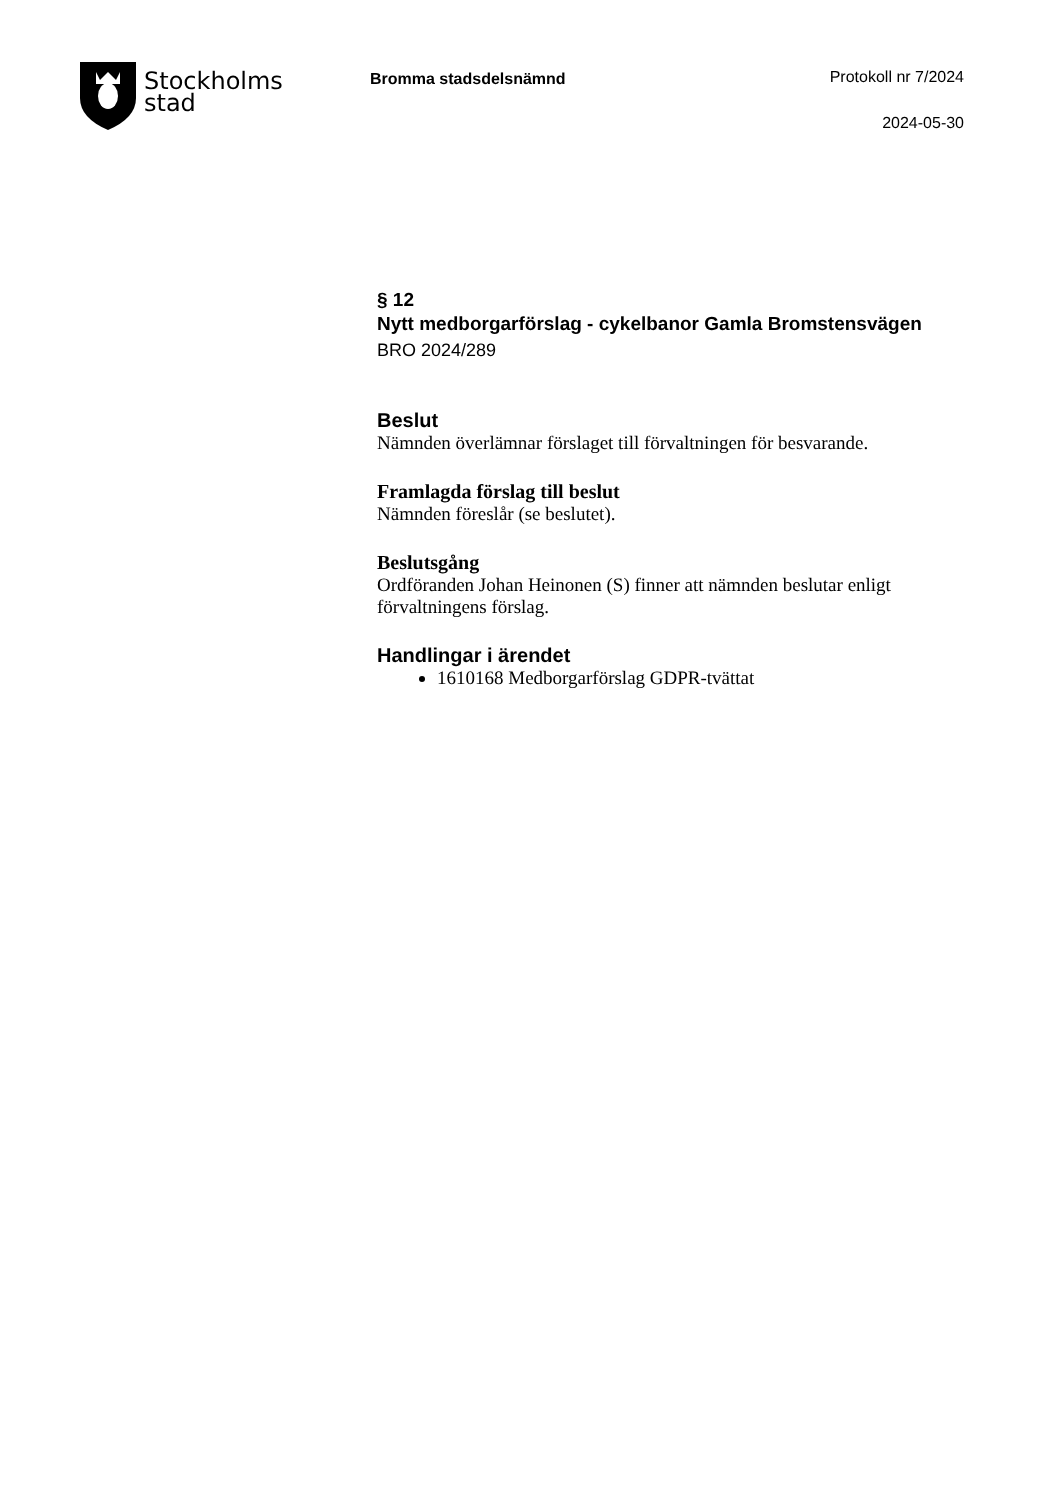Stockholms
stad
Bromma stadsdelsnämnd Protokoll nr 7/2024
2024-05-30
§ 12
Nytt medborgarförslag - cykelbanor Gamla Bromstensvägen
BRO 2024/289
Beslut
Nämnden överlämnar förslaget till förvaltningen för besvarande.
Framlagda förslag till beslut
Nämnden föreslår (se beslutet).
Beslutsgång
Ordföranden Johan Heinonen (S) finner att nämnden beslutar enligt förvaltningens förslag.
Handlingar i ärendet
1610168 Medborgarförslag GDPR-tvättat